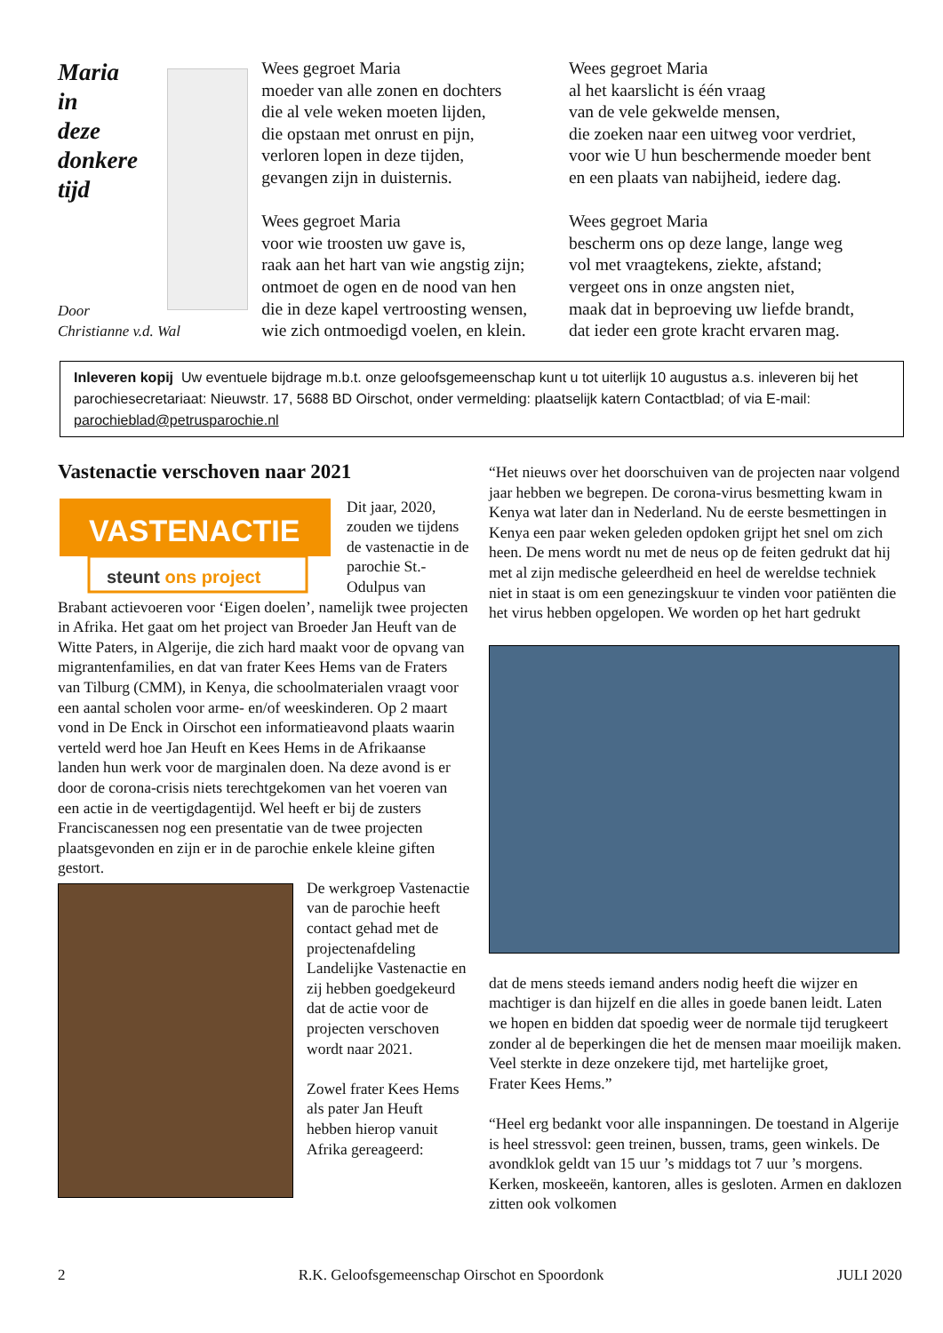Maria
in
deze
donkere
tijd
Wees gegroet Maria
moeder van alle zonen en dochters
die al vele weken moeten lijden,
die opstaan met onrust en pijn,
verloren lopen in deze tijden,
gevangen zijn in duisternis.
Wees gegroet Maria
voor wie troosten uw gave is,
raak aan het hart van wie angstig zijn;
ontmoet de ogen en de nood van hen
die in deze kapel vertroosting wensen,
wie zich ontmoedigd voelen, en klein.
Wees gegroet Maria
al het kaarslicht is één vraag
van de vele gekwelde mensen,
die zoeken naar een uitweg voor verdriet,
voor wie U hun beschermende moeder bent
en een plaats van nabijheid, iedere dag.
Wees gegroet Maria
bescherm ons op deze lange, lange weg
vol met vraagtekens, ziekte, afstand;
vergeet ons in onze angsten niet,
maak dat in beproeving uw liefde brandt,
dat ieder een grote kracht ervaren mag.
Door
Christianne v.d. Wal
Inleveren kopij Uw eventuele bijdrage m.b.t. onze geloofsgemeenschap kunt u tot uiterlijk 10 augustus a.s. inleveren bij het parochiesecretariaat: Nieuwstr. 17, 5688 BD Oirschot, onder vermelding: plaatselijk katern Contactblad; of via E-mail: parochieblad@petrusparochie.nl
Vastenactie verschoven naar 2021
VASTENACTIE
steunt ons project
Dit jaar, 2020, zouden we tijdens de vastenactie in de parochie St.-Odulpus van Brabant actievoeren voor ‘Eigen doelen’, namelijk twee projecten in Afrika. Het gaat om het project van Broeder Jan Heuft van de Witte Paters, in Algerije, die zich hard maakt voor de opvang van migrantenfamilies, en dat van frater Kees Hems van de Fraters van Tilburg (CMM), in Kenya, die schoolmaterialen vraagt voor een aantal scholen voor arme- en/of weeskinderen. Op 2 maart vond in De Enck in Oirschot een informatieavond plaats waarin verteld werd hoe Jan Heuft en Kees Hems in de Afrikaanse landen hun werk voor de marginalen doen. Na deze avond is er door de corona-crisis niets terechtgekomen van het voeren van een actie in de veertigdagentijd. Wel heeft er bij de zusters Franciscanessen nog een presentatie van de twee projecten plaatsgevonden en zijn er in de parochie enkele kleine giften gestort.
De werkgroep Vastenactie van de parochie heeft contact gehad met de projectenafdeling Landelijke Vastenactie en zij hebben goedgekeurd dat de actie voor de projecten verschoven wordt naar 2021.
Zowel frater Kees Hems als pater Jan Heuft hebben hierop vanuit Afrika gereageerd:
“Het nieuws over het doorschuiven van de projecten naar volgend jaar hebben we begrepen. De corona-virus besmetting kwam in Kenya wat later dan in Nederland. Nu de eerste besmettingen in Kenya een paar weken geleden opdoken grijpt het snel om zich heen. De mens wordt nu met de neus op de feiten gedrukt dat hij met al zijn medische geleerdheid en heel de wereldse techniek niet in staat is om een genezingskuur te vinden voor patiënten die het virus hebben opgelopen. We worden op het hart gedrukt
dat de mens steeds iemand anders nodig heeft die wijzer en machtiger is dan hijzelf en die alles in goede banen leidt. Laten we hopen en bidden dat spoedig weer de normale tijd terugkeert zonder al de beperkingen die het de mensen maar moeilijk maken.
Veel sterkte in deze onzekere tijd, met hartelijke groet,
Frater Kees Hems.”
“Heel erg bedankt voor alle inspanningen. De toestand in Algerije is heel stressvol: geen treinen, bussen, trams, geen winkels. De avondklok geldt van 15 uur ’s middags tot 7 uur ’s morgens. Kerken, moskeeën, kantoren, alles is gesloten. Armen en daklozen zitten ook volkomen
2 R.K. Geloofsgemeenschap Oirschot en Spoordonk JULI 2020